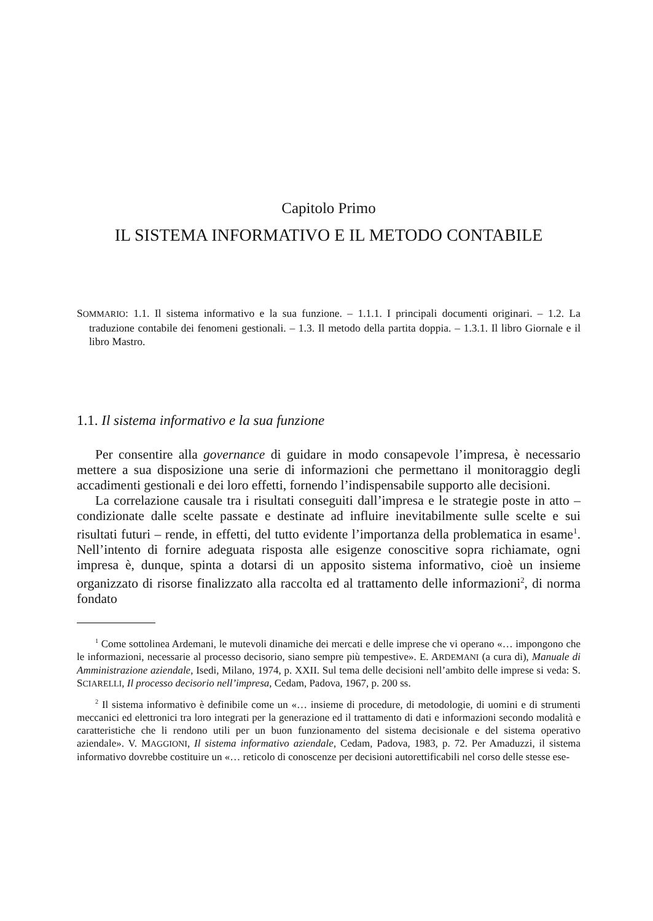Capitolo Primo
IL SISTEMA INFORMATIVO E IL METODO CONTABILE
SOMMARIO: 1.1. Il sistema informativo e la sua funzione. – 1.1.1. I principali documenti originari. – 1.2. La traduzione contabile dei fenomeni gestionali. – 1.3. Il metodo della partita doppia. – 1.3.1. Il libro Giornale e il libro Mastro.
1.1. Il sistema informativo e la sua funzione
Per consentire alla governance di guidare in modo consapevole l’impresa, è necessario mettere a sua disposizione una serie di informazioni che permettano il monitoraggio degli accadimenti gestionali e dei loro effetti, fornendo l’indispensabile supporto alle decisioni.
La correlazione causale tra i risultati conseguiti dall’impresa e le strategie poste in atto – condizionate dalle scelte passate e destinate ad influire inevitabilmente sulle scelte e sui risultati futuri – rende, in effetti, del tutto evidente l’importanza della problematica in esame<sup>1</sup>. Nell’intento di fornire adeguata risposta alle esigenze conoscitive sopra richiamate, ogni impresa è, dunque, spinta a dotarsi di un apposito sistema informativo, cioè un insieme organizzato di risorse finalizzato alla raccolta ed al trattamento delle informazioni<sup>2</sup>, di norma fondato
<sup>1</sup> Come sottolinea Ardemani, le mutevoli dinamiche dei mercati e delle imprese che vi operano «… impongono che le informazioni, necessarie al processo decisorio, siano sempre più tempestive». E. ARDEMANI (a cura di), Manuale di Amministrazione aziendale, Isedi, Milano, 1974, p. XXII. Sul tema delle decisioni nell’ambito delle imprese si veda: S. SCIARELLI, Il processo decisorio nell’impresa, Cedam, Padova, 1967, p. 200 ss.
<sup>2</sup> Il sistema informativo è definibile come un «… insieme di procedure, di metodologie, di uomini e di strumenti meccanici ed elettronici tra loro integrati per la generazione ed il trattamento di dati e informazioni secondo modalità e caratteristiche che li rendono utili per un buon funzionamento del sistema decisionale e del sistema operativo aziendale». V. MAGGIONI, Il sistema informativo aziendale, Cedam, Padova, 1983, p. 72. Per Amaduzzi, il sistema informativo dovrebbe costituire un «… reticolo di conoscenze per decisioni autorettificabili nel corso delle stesse ese-